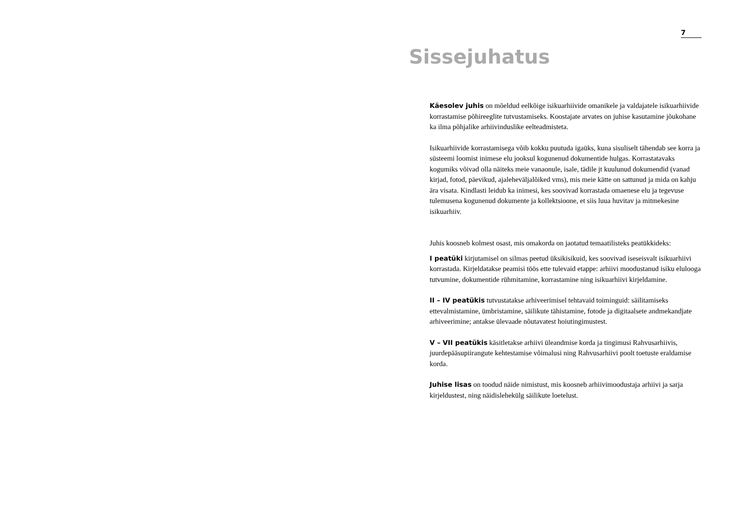7
Sissejuhatus
Käesolev juhis on mõeldud eelkõige isikuarhiivide omanikele ja valdajatele isikuarhiivide korrastamise põhireeglite tutvustamiseks. Koostajate arvates on juhise kasutamine jõukohane ka ilma põhjalike arhiivinduslike eelteadmisteta.
Isikuarhiivide korrastamisega võib kokku puutuda igaüks, kuna sisuliselt tähendab see korra ja süsteemi loomist inimese elu jooksul kogunenud dokumentide hulgas. Korrastatavaks kogumiks võivad olla näiteks meie vanaonule, isale, tädile jt kuulunud dokumendid (vanad kirjad, fotod, päevikud, ajaleheväljalõiked vms), mis meie kätte on sattunud ja mida on kahju ära visata. Kindlasti leidub ka inimesi, kes soovivad korrastada omaenese elu ja tegevuse tulemusena kogunenud dokumente ja kollektsioone, et siis luua huvitav ja mitmekesine isikuarhiiv.
Juhis koosneb kolmest osast, mis omakorda on jaotatud temaatilisteks peatükkideks:
I peatüki kirjutamisel on silmas peetud üksikisikuid, kes soovivad iseseisvalt isikuarhiivi korrastada. Kirjeldatakse peamisi töös ette tulevaid etappe: arhiivi moodustanud isiku elulooga tutvumine, dokumentide rühmitamine, korrastamine ning isikuarhiivi kirjeldamine.
II – IV peatükis tutvustatakse arhiveerimisel tehtavaid toiminguid: säilitamiseks ettevalmistamine, ümbristamine, säilikute tähistamine, fotode ja digitaalsete andmekandjate arhiveerimine; antakse ülevaade nõutavatest hoiutingimustest.
V – VII peatükis käsitletakse arhiivi üleandmise korda ja tingimusi Rahvusarhiivis, juurdepääsupiirangute kehtestamise võimalusi ning Rahvusarhiivi poolt toetuste eraldamise korda.
Juhise lisas on toodud näide nimistust, mis koosneb arhiivimoodustaja arhiivi ja sarja kirjeldustest, ning näidislehekülg säilikute loetelust.